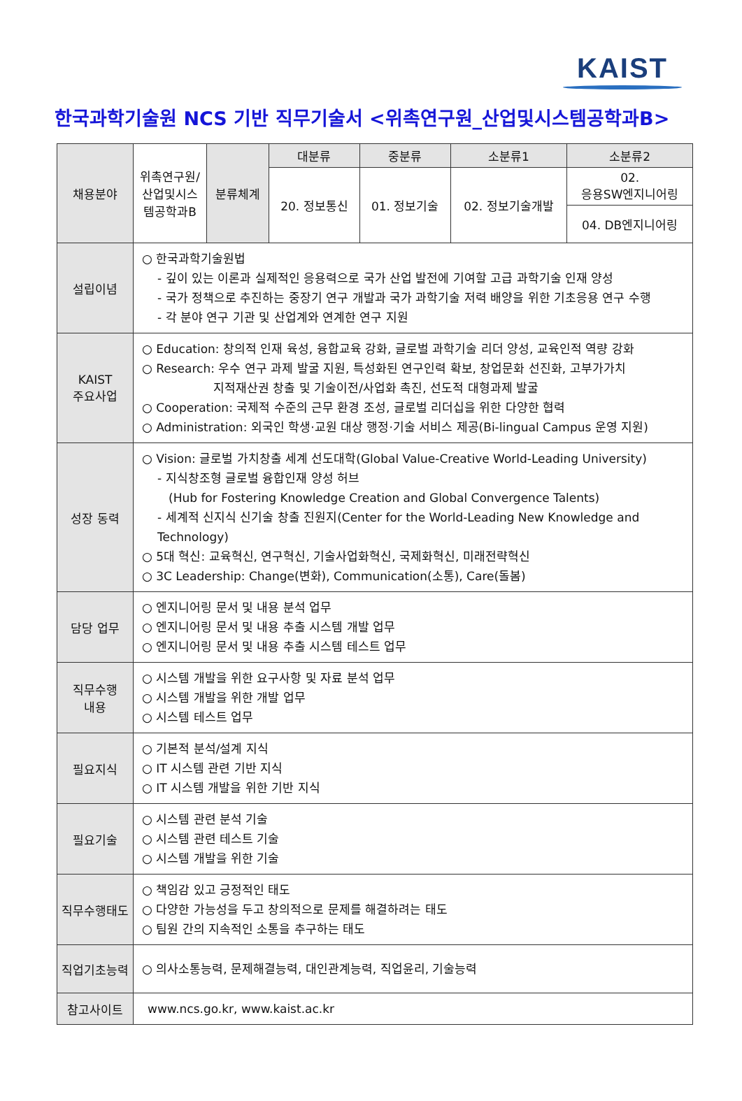KAIST
한국과학기술원 NCS 기반 직무기술서 <위촉연구원_산업및시스템공학과B>
| 채용분야 | 위촉연구원/ 산업및시스 템공학과B | 분류체계 | 대분류 | 중분류 | 소분류1 | 소분류2 |
| | | | 20. 정보통신 | 01. 정보기술 | 02. 정보기술개발 | 02. 응용SW엔지니어링 |
| | | | | | | 04. DB엔지니어링 |
| 설립이념 | ○ 한국과학기술원법 - 깊이 있는 이론과 실제적인 응용력으로 국가 산업 발전에 기여할 고급 과학기술 인재 양성 - 국가 정책으로 추진하는 중장기 연구 개발과 국가 과학기술 저력 배양을 위한 기초응용 연구 수행 - 각 분야 연구 기관 및 산업계와 연계한 연구 지원 | | | | | |
| KAIST 주요사업 | ○ Education: 창의적 인재 육성, 융합교육 강화, 글로벌 과학기술 리더 양성, 교육인적 역량 강화 ○ Research: 우수 연구 과제 발굴 지원, 특성화된 연구인력 확보, 창업문화 선진화, 고부가가치 지적재산권 창출 및 기술이전/사업화 촉진, 선도적 대형과제 발굴 ○ Cooperation: 국제적 수준의 근무 환경 조성, 글로벌 리더십을 위한 다양한 협력 ○ Administration: 외국인 학생·교원 대상 행정·기술 서비스 제공(Bi-lingual Campus 운영 지원) | | | | | |
| 성장 동력 | ○ Vision: 글로벌 가치창출 세계 선도대학(Global Value-Creative World-Leading University) - 지식창조형 글로벌 융합인재 양성 허브 (Hub for Fostering Knowledge Creation and Global Convergence Talents) - 세계적 신지식 신기술 창출 진원지(Center for the World-Leading New Knowledge and Technology) ○ 5대 혁신: 교육혁신, 연구혁신, 기술사업화혁신, 국제화혁신, 미래전략혁신 ○ 3C Leadership: Change(변화), Communication(소통), Care(돌봄) | | | | | |
| 담당 업무 | ○ 엔지니어링 문서 및 내용 분석 업무 ○ 엔지니어링 문서 및 내용 추출 시스템 개발 업무 ○ 엔지니어링 문서 및 내용 추출 시스템 테스트 업무 | | | | | |
| 직무수행 내용 | ○ 시스템 개발을 위한 요구사항 및 자료 분석 업무 ○ 시스템 개발을 위한 개발 업무 ○ 시스템 테스트 업무 | | | | | |
| 필요지식 | ○ 기본적 분석/설계 지식 ○ IT 시스템 관련 기반 지식 ○ IT 시스템 개발을 위한 기반 지식 | | | | | |
| 필요기술 | ○ 시스템 관련 분석 기술 ○ 시스템 관련 테스트 기술 ○ 시스템 개발을 위한 기술 | | | | | |
| 직무수행태도 | ○ 책임감 있고 긍정적인 태도 ○ 다양한 가능성을 두고 창의적으로 문제를 해결하려는 태도 ○ 팀원 간의 지속적인 소통을 추구하는 태도 | | | | | |
| 직업기초능력 | ○ 의사소통능력, 문제해결능력, 대인관계능력, 직업윤리, 기술능력 | | | | | |
| 참고사이트 | www.ncs.go.kr, www.kaist.ac.kr | | | | | |